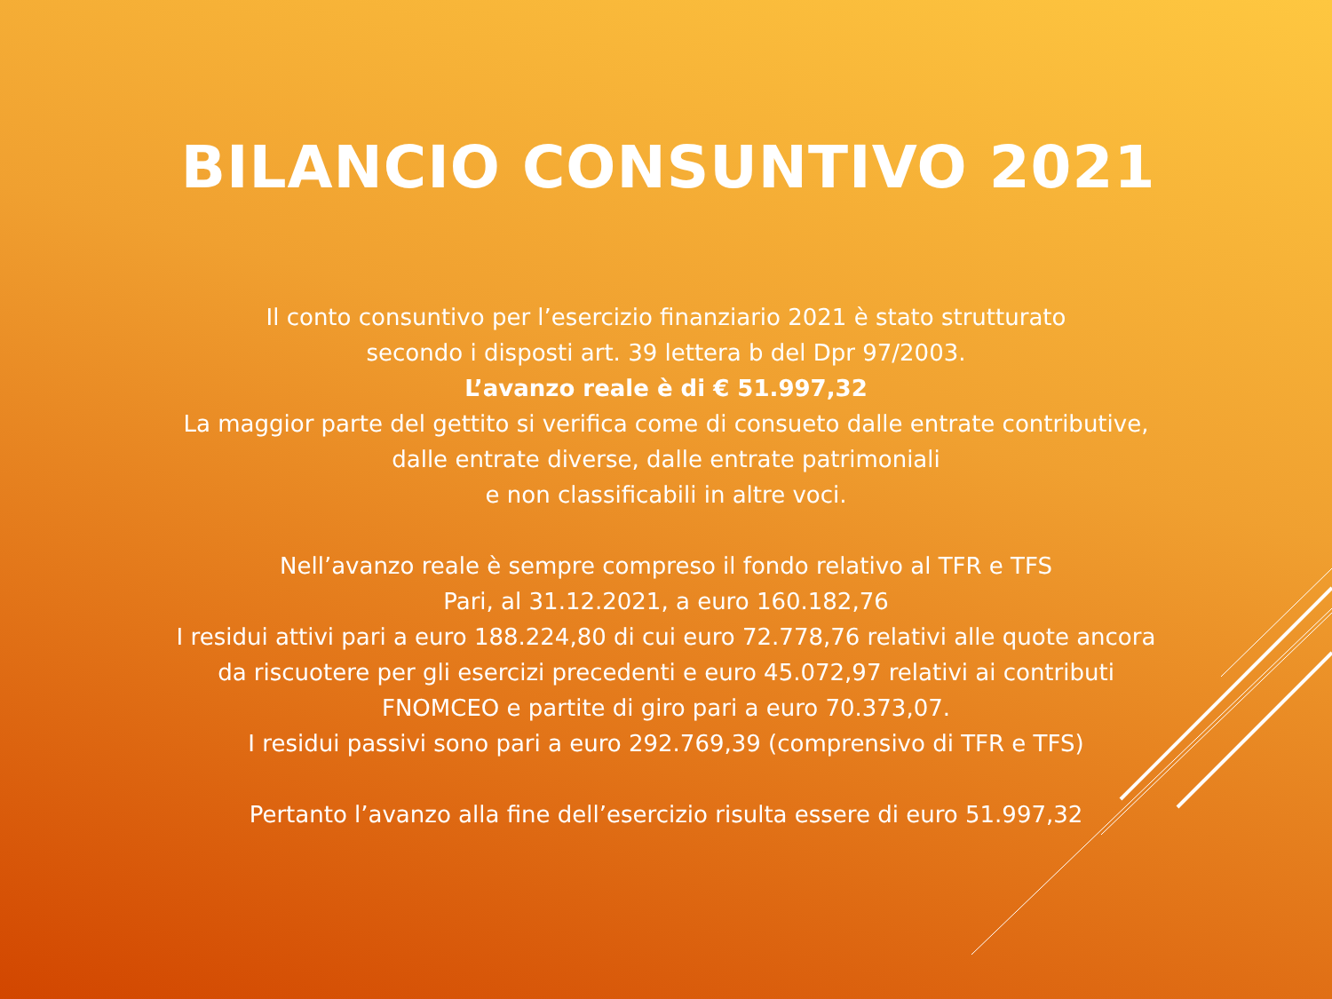BILANCIO CONSUNTIVO 2021
Il conto consuntivo per l’esercizio finanziario 2021 è stato strutturato
secondo i disposti art. 39 lettera b del Dpr 97/2003.
L’avanzo reale è di € 51.997,32
La maggior parte del gettito si verifica come di consueto dalle entrate contributive, dalle entrate diverse, dalle entrate patrimoniali
e non classificabili in altre voci.
Nell’avanzo reale è sempre compreso il fondo relativo al TFR e TFS
Pari, al 31.12.2021, a euro 160.182,76
I residui attivi pari a euro 188.224,80 di cui euro 72.778,76 relativi alle quote ancora da riscuotere per gli esercizi precedenti e euro 45.072,97 relativi ai contributi FNOMCEO e partite di giro pari a euro 70.373,07.
I residui passivi sono pari a euro 292.769,39 (comprensivo di TFR e TFS)
Pertanto l’avanzo alla fine dell’esercizio risulta essere di euro 51.997,32